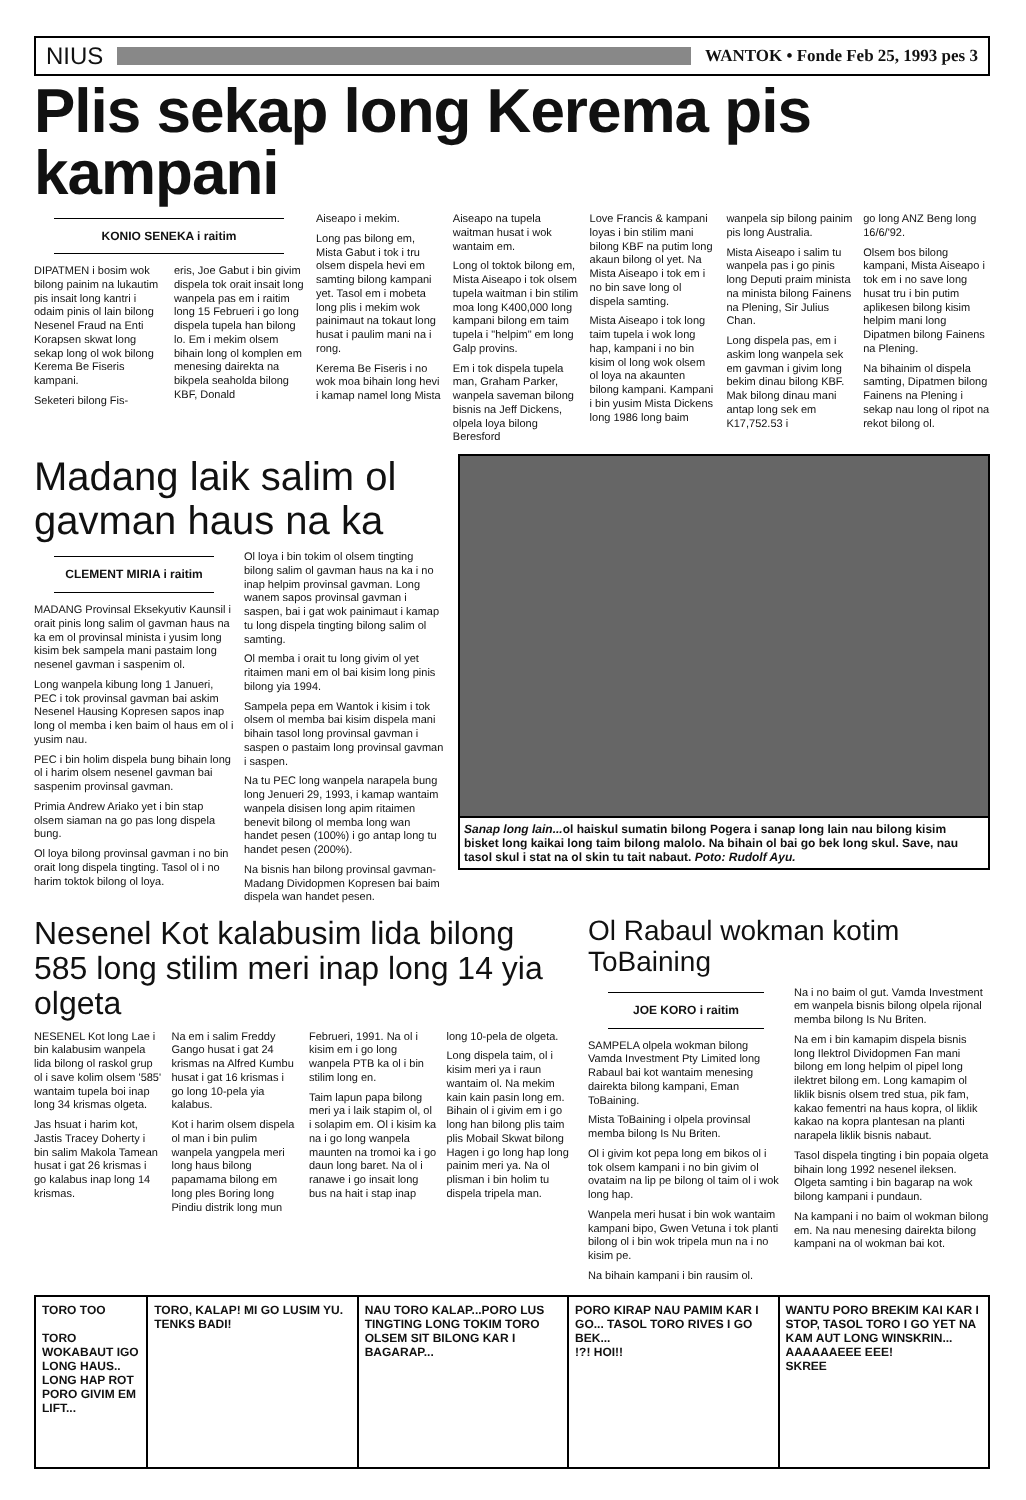NIUS WANTOK • Fonde Feb 25, 1993 pes 3
Plis sekap long Kerema pis kampani
KONIO SENEKA i raitim
DIPATMEN i bosim wok bilong painim na lukautim pis insait long kantri i odaim pinis ol lain bilong Nesenel Fraud na Enti Korapsen skwat long sekap long ol wok bilong Kerema Be Fiseris kampani.
Seketeri bilong Fis-
eris, Joe Gabut i bin givim dispela tok orait insait long wanpela pas em i raitim long 15 Februeri i go long dispela tupela han bilong lo. Em i mekim olsem bihain long ol komplen em menesing dairekta na bikpela seaholda bilong KBF, Donald
Aiseapo i mekim.
Long pas bilong em, Mista Gabut i tok i tru olsem dispela hevi em samting bilong kampani yet. Tasol em i mobeta long plis i mekim wok painimaut na tokaut long husat i paulim mani na i rong.
Kerema Be Fiseris i no wok moa bihain long hevi i kamap namel long Mista
Aiseapo na tupela waitman husat i wok wantaim em.
Long ol toktok bilong em, Mista Aiseapo i tok olsem tupela waitman i bin stilim moa long K400,000 long kampani bilong em taim tupela i "helpim" em long Galp provins.
Em i tok dispela tupela man, Graham Parker, wanpela saveman bilong bisnis na Jeff Dickens, olpela loya bilong Beresford
Love Francis & kampani loyas i bin stilim mani bilong KBF na putim long akaun bilong ol yet. Na Mista Aiseapo i tok em i no bin save long ol dispela samting.
Mista Aiseapo i tok long taim tupela i wok long hap, kampani i no bin kisim ol long wok olsem ol loya na akaunten bilong kampani. Kampani i bin yusim Mista Dickens long 1986 long baim
wanpela sip bilong painim pis long Australia.
Mista Aiseapo i salim tu wanpela pas i go pinis long Deputi praim minista na minista bilong Fainens na Plening, Sir Julius Chan.
Long dispela pas, em i askim long wanpela sek em gavman i givim long bekim dinau bilong KBF. Mak bilong dinau mani antap long sek em K17,752.53 i
go long ANZ Beng long 16/6/'92.
Olsem bos bilong kampani, Mista Aiseapo i tok em i no save long husat tru i bin putim aplikesen bilong kisim helpim mani long Dipatmen bilong Fainens na Plening.
Na bihainim ol dispela samting, Dipatmen bilong Fainens na Plening i sekap nau long ol ripot na rekot bilong ol.
Madang laik salim ol gavman haus na ka
CLEMENT MIRIA i raitim
MADANG Provinsal Eksekyutiv Kaunsil i orait pinis long salim ol gavman haus na ka em ol provinsal minista i yusim long kisim bek sampela mani pastaim long nesenel gavman i saspenim ol.
Long wanpela kibung long 1 Janueri, PEC i tok provinsal gavman bai askim Nesenel Hausing Kopresen sapos inap long ol memba i ken baim ol haus em ol i yusim nau.
PEC i bin holim dispela bung bihain long ol i harim olsem nesenel gavman bai saspenim provinsal gavman.
Primia Andrew Ariako yet i bin stap olsem siaman na go pas long dispela bung.
Ol loya bilong provinsal gavman i no bin orait long dispela tingting. Tasol ol i no harim toktok bilong ol loya.
Ol loya i bin tokim ol olsem tingting bilong salim ol gavman haus na ka i no inap helpim provinsal gavman. Long wanem sapos provinsal gavman i saspen, bai i gat wok painimaut i kamap tu long dispela tingting bilong salim ol samting.
Ol memba i orait tu long givim ol yet ritaimen mani em ol bai kisim long pinis bilong yia 1994.
Sampela pepa em Wantok i kisim i tok olsem ol memba bai kisim dispela mani bihain tasol long provinsal gavman i saspen o pastaim long provinsal gavman i saspen.
Na tu PEC long wanpela narapela bung long Jenueri 29, 1993, i kamap wantaim wanpela disisen long apim ritaimen benevit bilong ol memba long wan handet pesen (100%) i go antap long tu handet pesen (200%).
Na bisnis han bilong provinsal gavman-Madang Dividopmen Kopresen bai baim dispela wan handet pesen.
Sanap long lain... ol haiskul sumatin bilong Pogera i sanap long lain nau bilong kisim bisket long kaikai long taim bilong malolo. Na bihain ol bai go bek long skul. Save, nau tasol skul i stat na ol skin tu tait nabaut. Poto: Rudolf Ayu.
Nesenel Kot kalabusim lida bilong 585 long stilim meri inap long 14 yia olgeta
NESENEL Kot long Lae i bin kalabusim wanpela lida bilong ol raskol grup ol i save kolim olsem '585' wantaim tupela boi inap long 34 krismas olgeta.
Jas hsuat i harim kot, Jastis Tracey Doherty i bin salim Makola Tamean husat i gat 26 krismas i go kalabus inap long 14 krismas.
Na em i salim Freddy Gango husat i gat 24 krismas na Alfred Kumbu husat i gat 16 krismas i go long 10-pela yia kalabus.
Kot i harim olsem dispela ol man i bin pulim wanpela yangpela meri long haus bilong papamama bilong em long ples Boring long Pindiu distrik long mun
Februeri, 1991. Na ol i kisim em i go long wanpela PTB ka ol i bin stilim long en.
Taim lapun papa bilong meri ya i laik stapim ol, ol i solapim em. Ol i kisim ka na i go long wanpela maunten na tromoi ka i go daun long baret. Na ol i ranawe i go insait long bus na hait i stap inap
long 10-pela de olgeta.
Long dispela taim, ol i kisim meri ya i raun wantaim ol. Na mekim kain kain pasin long em. Bihain ol i givim em i go long han bilong plis taim plis Mobail Skwat bilong Hagen i go long hap long painim meri ya. Na ol plisman i bin holim tu dispela tripela man.
Ol Rabaul wokman kotim ToBaining
JOE KORO i raitim
SAMPELA olpela wokman bilong Vamda Investment Pty Limited long Rabaul bai kot wantaim menesing dairekta bilong kampani, Eman ToBaining.
Mista ToBaining i olpela provinsal memba bilong Is Nu Briten.
Ol i givim kot pepa long em bikos ol i tok olsem kampani i no bin givim ol ovataim na lip pe bilong ol taim ol i wok long hap.
Wanpela meri husat i bin wok wantaim kampani bipo, Gwen Vetuna i tok planti bilong ol i bin wok tripela mun na i no kisim pe.
Na bihain kampani i bin rausim ol.
Na i no baim ol gut. Vamda Investment em wanpela bisnis bilong olpela rijonal memba bilong Is Nu Briten.
Na em i bin kamapim dispela bisnis long Ilektrol Dividopmen Fan mani bilong em long helpim ol pipel long ilektret bilong em. Long kamapim ol liklik bisnis olsem tred stua, pik fam, kakao fementri na haus kopra, ol liklik kakao na kopra plantesan na planti narapela liklik bisnis nabaut.
Tasol dispela tingting i bin popaia olgeta bihain long 1992 nesenel ileksen. Olgeta samting i bin bagarap na wok bilong kampani i pundaun.
Na kampani i no baim ol wokman bilong em. Na nau menesing dairekta bilong kampani na ol wokman bai kot.
TORO TOO
TORO WOKABAUT IGO LONG HAUS.. LONG HAP ROT PORO GIVIM EM LIFT...
TORO, KALAP! MI GO LUSIM YU.
TENKS BADI!
NAU TORO KALAP...PORO LUS TINGTING LONG TOKIM TORO OLSEM SIT BILONG KAR I BAGARAP...
PORO KIRAP NAU PAMIM KAR I GO... TASOL TORO RIVES I GO BEK...
!?! HOI!!
WANTU PORO BREKIM KAI KAR I STOP, TASOL TORO I GO YET NA KAM AUT LONG WINSKRIN...
AAAAAAEEE EEE!
SKREE